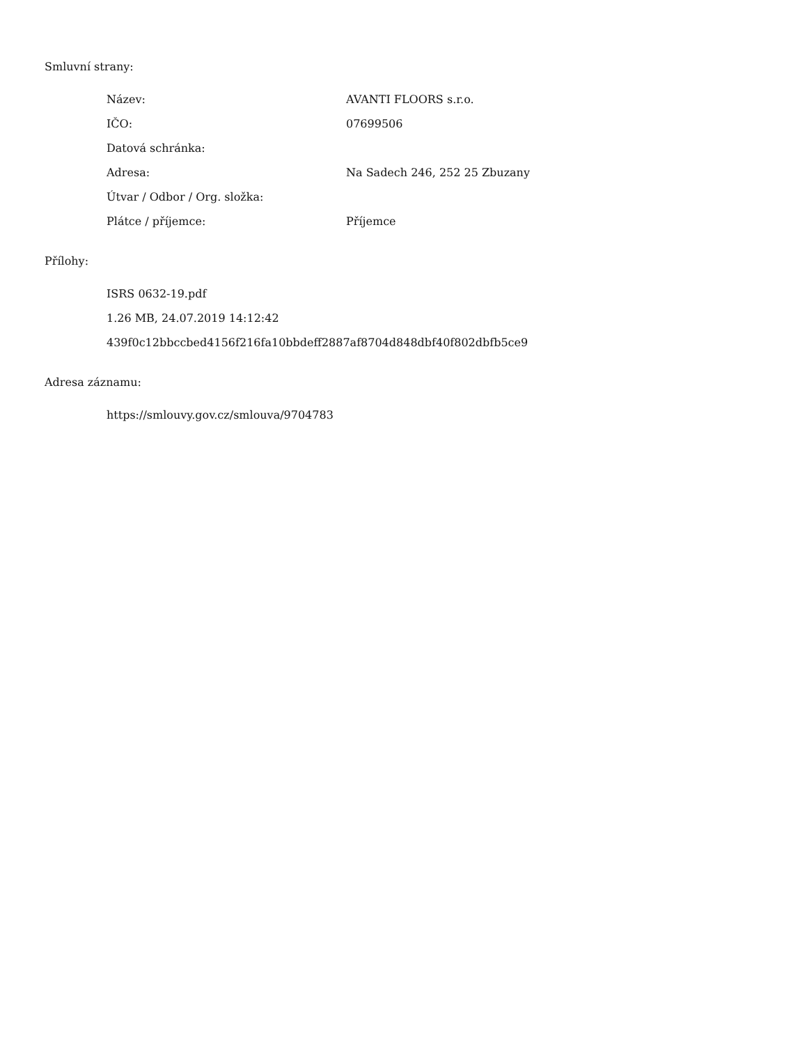Smluvní strany:
| Název: | AVANTI FLOORS s.r.o. |
| IČO: | 07699506 |
| Datová schránka: | |
| Adresa: | Na Sadech 246, 252 25 Zbuzany |
| Útvar / Odbor / Org. složka: | |
| Plátce / příjemce: | Příjemce |
Přílohy:
ISRS 0632-19.pdf
1.26 MB, 24.07.2019 14:12:42
439f0c12bbccbed4156f216fa10bbdeff2887af8704d848dbf40f802dbfb5ce9
Adresa záznamu:
https://smlouvy.gov.cz/smlouva/9704783